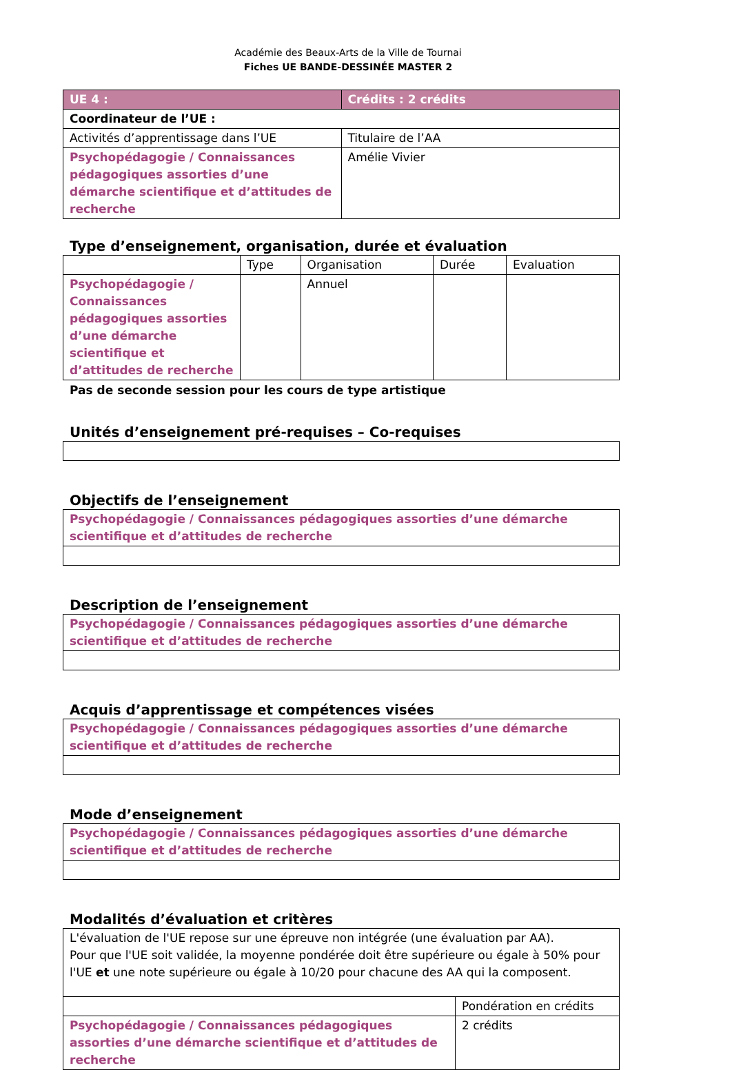Académie des Beaux-Arts de la Ville de Tournai
Fiches UE BANDE-DESSINÉE MASTER 2
| UE 4 : | Crédits : 2 crédits |
| --- | --- |
| Coordinateur de l’UE : | |
| Activités d’apprentissage dans l’UE | Titulaire de l’AA |
| Psychopédagogie / Connaissances pédagogiques assorties d’une démarche scientifique et d’attitudes de recherche | Amélie Vivier |
Type d’enseignement, organisation, durée et évaluation
| | Type | Organisation | Durée | Evaluation |
| --- | --- | --- | --- | --- |
| Psychopédagogie / Connaissances pédagogiques assorties d’une démarche scientifique et d’attitudes de recherche | | Annuel | | |
Pas de seconde session pour les cours de type artistique
Unités d’enseignement pré-requises – Co-requises
Objectifs de l’enseignement
| Psychopédagogie / Connaissances pédagogiques assorties d’une démarche scientifique et d’attitudes de recherche |
Description de l’enseignement
| Psychopédagogie / Connaissances pédagogiques assorties d’une démarche scientifique et d’attitudes de recherche |
Acquis d’apprentissage et compétences visées
| Psychopédagogie / Connaissances pédagogiques assorties d’une démarche scientifique et d’attitudes de recherche |
Mode d’enseignement
| Psychopédagogie / Connaissances pédagogiques assorties d’une démarche scientifique et d’attitudes de recherche |
Modalités d’évaluation et critères
| L'évaluation de l'UE repose sur une épreuve non intégrée (une évaluation par AA). Pour que l'UE soit validée, la moyenne pondérée doit être supérieure ou égale à 50% pour l'UE et une note supérieure ou égale à 10/20 pour chacune des AA qui la composent. | |
| | Pondération en crédits |
| Psychopédagogie / Connaissances pédagogiques assorties d’une démarche scientifique et d’attitudes de recherche | 2 crédits |